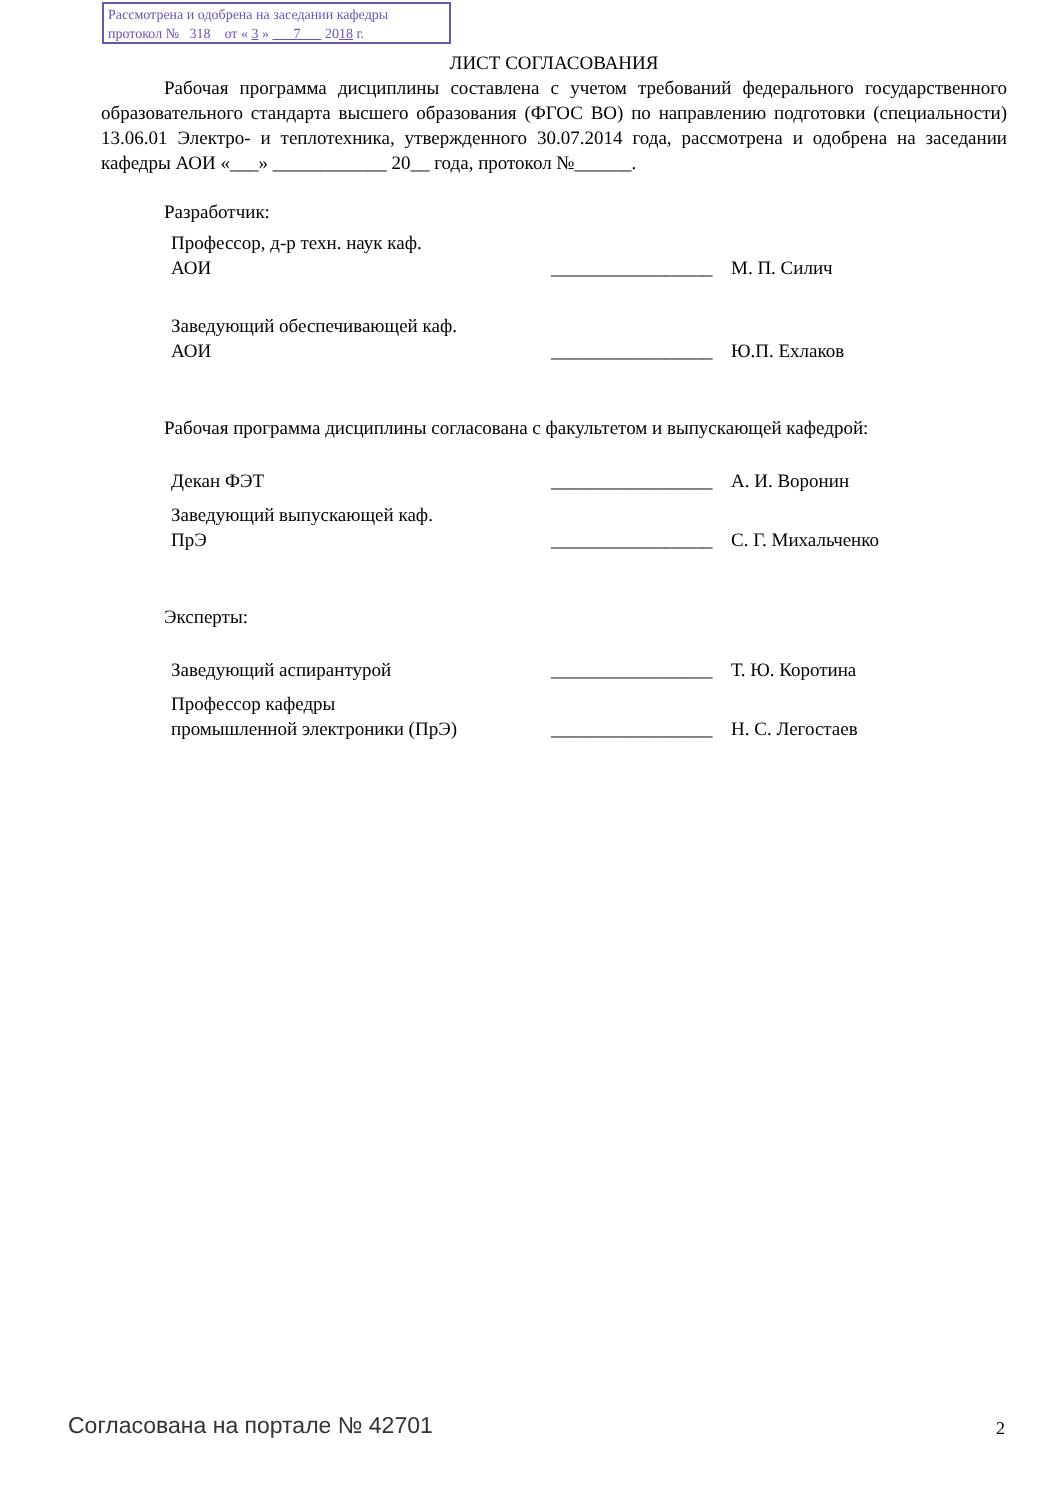Рассмотрена и одобрена на заседании кафедры
протокол № 318 от « 3 » 7 2018 г.
ЛИСТ СОГЛАСОВАНИЯ
Рабочая программа дисциплины составлена с учетом требований федерального государственного образовательного стандарта высшего образования (ФГОС ВО) по направлению подготовки (специальности) 13.06.01 Электро- и теплотехника, утвержденного 30.07.2014 года, рассмотрена и одобрена на заседании кафедры АОИ «___» ____________ 20__ года, протокол №______.
Разработчик:
Профессор, д-р техн. наук каф.
АОИ
_________________
М. П. Силич
Заведующий обеспечивающей каф.
АОИ
_________________
Ю.П. Ехлаков
Рабочая программа дисциплины согласована с факультетом и выпускающей кафедрой:
Декан ФЭТ _________________
А. И. Воронин
Заведующий выпускающей каф.
ПрЭ
_________________
С. Г. Михальченко
Эксперты:
Заведующий аспирантурой _________________
Т. Ю. Коротина
Профессор кафедры
промышленной электроники (ПрЭ)
_________________
Н. С. Легостаев
Согласована на портале № 42701 2